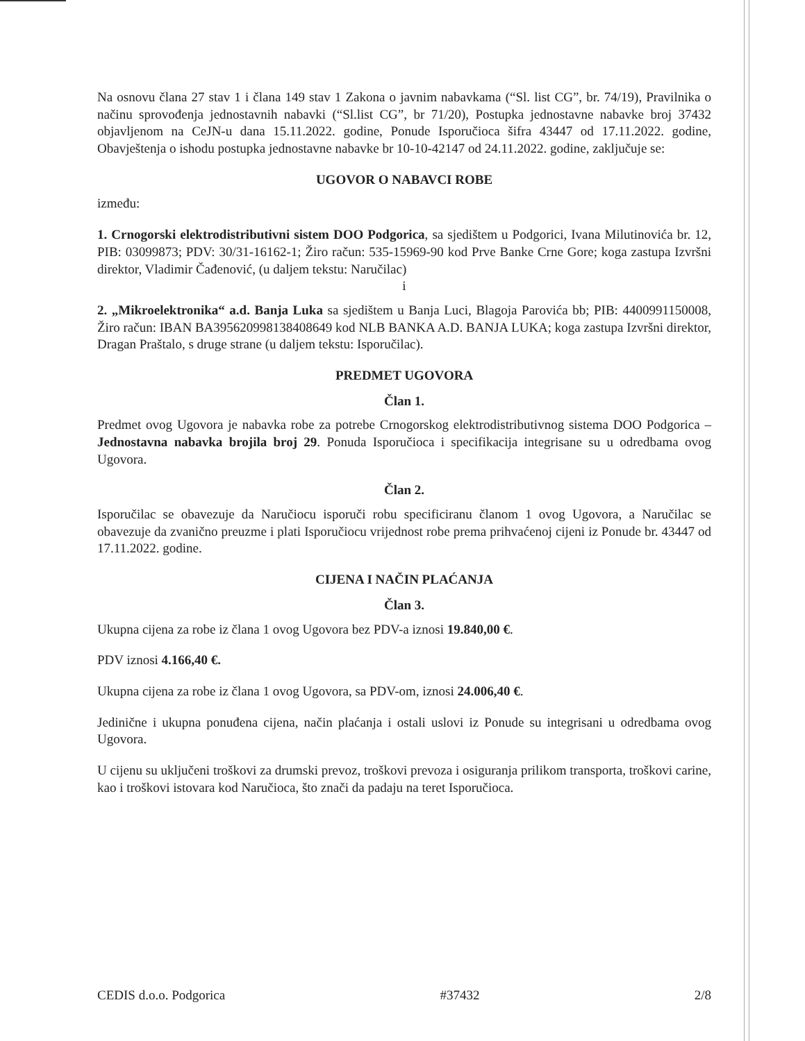Na osnovu člana 27 stav 1 i člana 149 stav 1 Zakona o javnim nabavkama (“Sl. list CG”, br. 74/19), Pravilnika o načinu sprovođenja jednostavnih nabavki (“Sl.list CG”, br 71/20), Postupka jednostavne nabavke broj 37432 objavljenom na CeJN-u dana 15.11.2022. godine, Ponude Isporučioca šifra 43447 od 17.11.2022. godine, Obavještenja o ishodu postupka jednostavne nabavke br 10-10-42147 od 24.11.2022. godine, zaključuje se:
UGOVOR O NABAVCI ROBE
između:
1. Crnogorski elektrodistributivni sistem DOO Podgorica, sa sjedištem u Podgorici, Ivana Milutinovića br. 12, PIB: 03099873; PDV: 30/31-16162-1; Žiro račun: 535-15969-90 kod Prve Banke Crne Gore; koga zastupa Izvršni direktor, Vladimir Čađenović, (u daljem tekstu: Naručilac)
i
2. „Mikroelektronika“ a.d. Banja Luka sa sjedištem u Banja Luci, Blagoja Parovića bb; PIB: 4400991150008, Žiro račun: IBAN BA395620998138408649 kod NLB BANKA A.D. BANJA LUKA; koga zastupa Izvršni direktor, Dragan Praštalo, s druge strane (u daljem tekstu: Isporučilac).
PREDMET UGOVORA
Član 1.
Predmet ovog Ugovora je nabavka robe za potrebe Crnogorskog elektrodistributivnog sistema DOO Podgorica – Jednostavna nabavka brojila broj 29. Ponuda Isporučioca i specifikacija integrisane su u odredbama ovog Ugovora.
Član 2.
Isporučilac se obavezuje da Naručiocu isporuči robu specificiranu članom 1 ovog Ugovora, a Naručilac se obavezuje da zvanično preuzme i plati Isporučiocu vrijednost robe prema prihvaćenoj cijeni iz Ponude br. 43447 od 17.11.2022. godine.
CIJENA I NAČIN PLAĆANJA
Član 3.
Ukupna cijena za robe iz člana 1 ovog Ugovora bez PDV-a iznosi 19.840,00 €.
PDV iznosi 4.166,40 €.
Ukupna cijena za robe iz člana 1 ovog Ugovora, sa PDV-om, iznosi 24.006,40 €.
Jedinične i ukupna ponuđena cijena, način plaćanja i ostali uslovi iz Ponude su integrisani u odredbama ovog Ugovora.
U cijenu su uključeni troškovi za drumski prevoz, troškovi prevoza i osiguranja prilikom transporta, troškovi carine, kao i troškovi istovara kod Naručioca, što znači da padaju na teret Isporučioca.
CEDIS d.o.o. Podgorica #37432 2/8